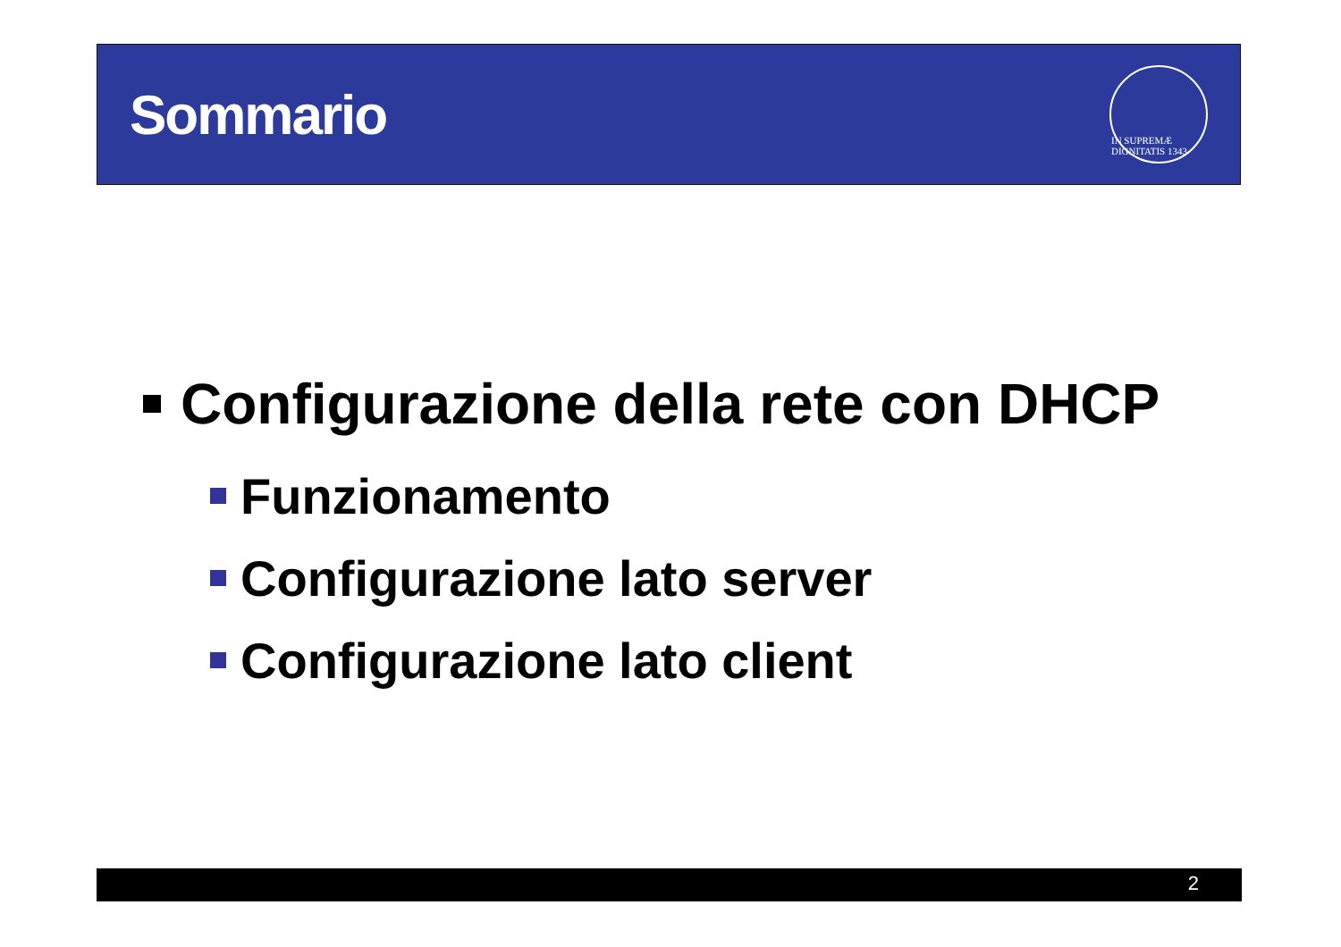Sommario
IN SUPREMÆ DIGNITATIS 1343
Configurazione della rete con DHCP
Funzionamento
Configurazione lato server
Configurazione lato client
2